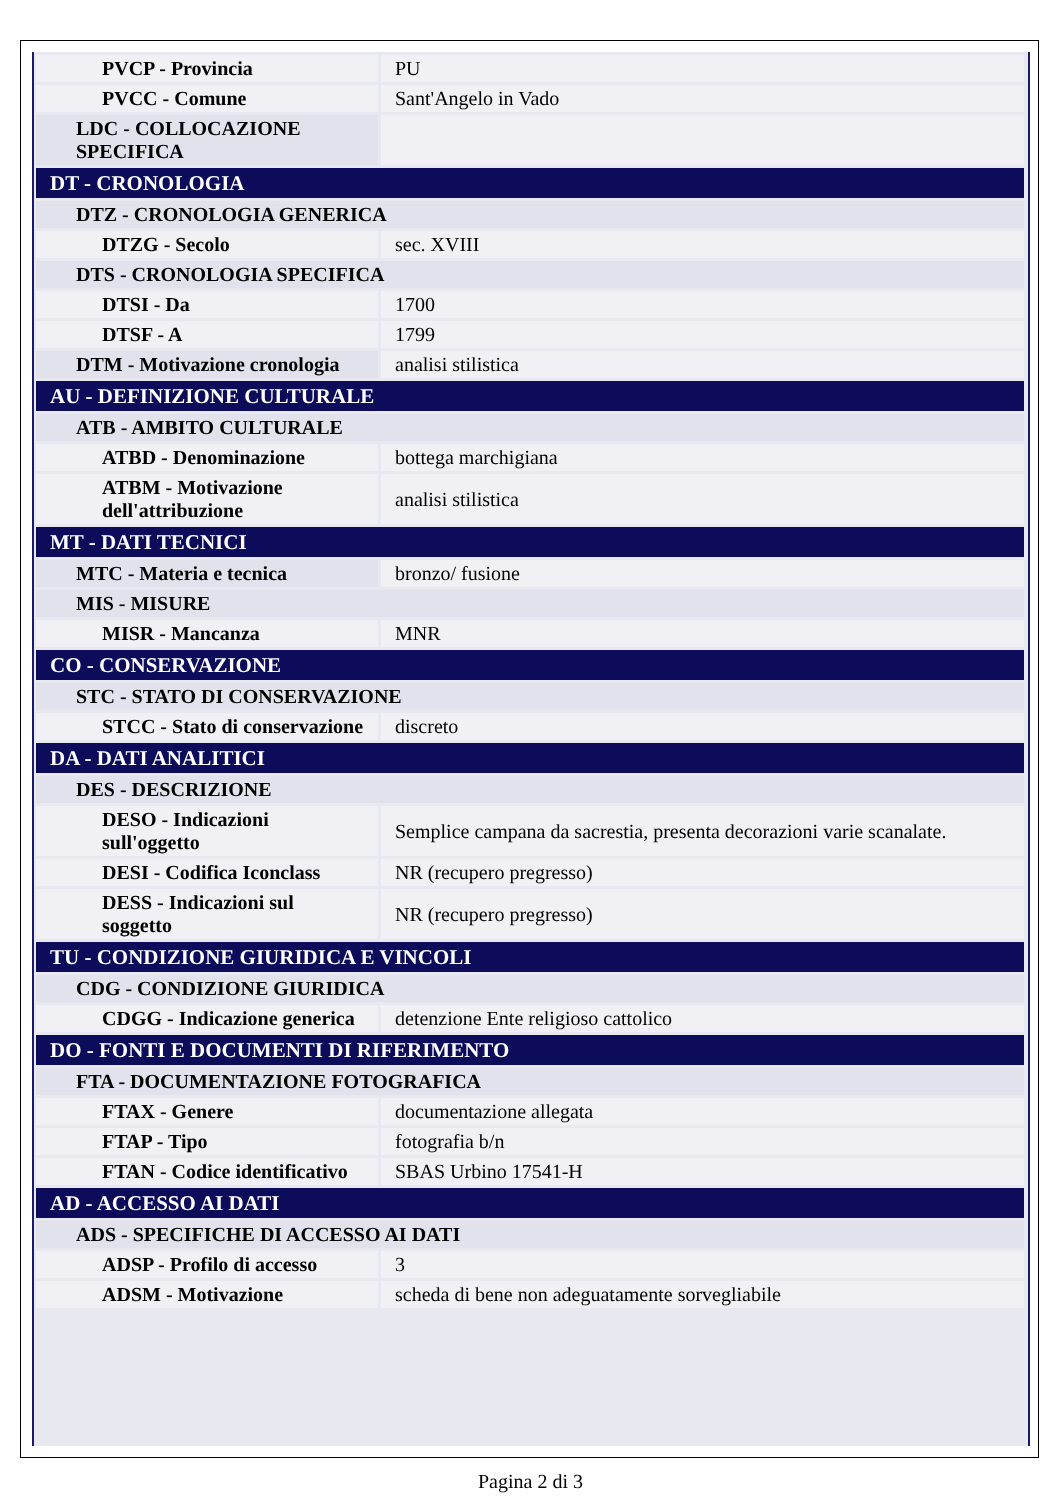| PVCP - Provincia | PU |
| PVCC - Comune | Sant'Angelo in Vado |
| LDC - COLLOCAZIONE SPECIFICA | |
| DT - CRONOLOGIA | |
| DTZ - CRONOLOGIA GENERICA | |
| DTZG - Secolo | sec. XVIII |
| DTS - CRONOLOGIA SPECIFICA | |
| DTSI - Da | 1700 |
| DTSF - A | 1799 |
| DTM - Motivazione cronologia | analisi stilistica |
| AU - DEFINIZIONE CULTURALE | |
| ATB - AMBITO CULTURALE | |
| ATBD - Denominazione | bottega marchigiana |
| ATBM - Motivazione dell'attribuzione | analisi stilistica |
| MT - DATI TECNICI | |
| MTC - Materia e tecnica | bronzo/ fusione |
| MIS - MISURE | |
| MISR - Mancanza | MNR |
| CO - CONSERVAZIONE | |
| STC - STATO DI CONSERVAZIONE | |
| STCC - Stato di conservazione | discreto |
| DA - DATI ANALITICI | |
| DES - DESCRIZIONE | |
| DESO - Indicazioni sull'oggetto | Semplice campana da sacrestia, presenta decorazioni varie scanalate. |
| DESI - Codifica Iconclass | NR (recupero pregresso) |
| DESS - Indicazioni sul soggetto | NR (recupero pregresso) |
| TU - CONDIZIONE GIURIDICA E VINCOLI | |
| CDG - CONDIZIONE GIURIDICA | |
| CDGG - Indicazione generica | detenzione Ente religioso cattolico |
| DO - FONTI E DOCUMENTI DI RIFERIMENTO | |
| FTA - DOCUMENTAZIONE FOTOGRAFICA | |
| FTAX - Genere | documentazione allegata |
| FTAP - Tipo | fotografia b/n |
| FTAN - Codice identificativo | SBAS Urbino 17541-H |
| AD - ACCESSO AI DATI | |
| ADS - SPECIFICHE DI ACCESSO AI DATI | |
| ADSP - Profilo di accesso | 3 |
| ADSM - Motivazione | scheda di bene non adeguatamente sorvegliabile |
Pagina 2 di 3